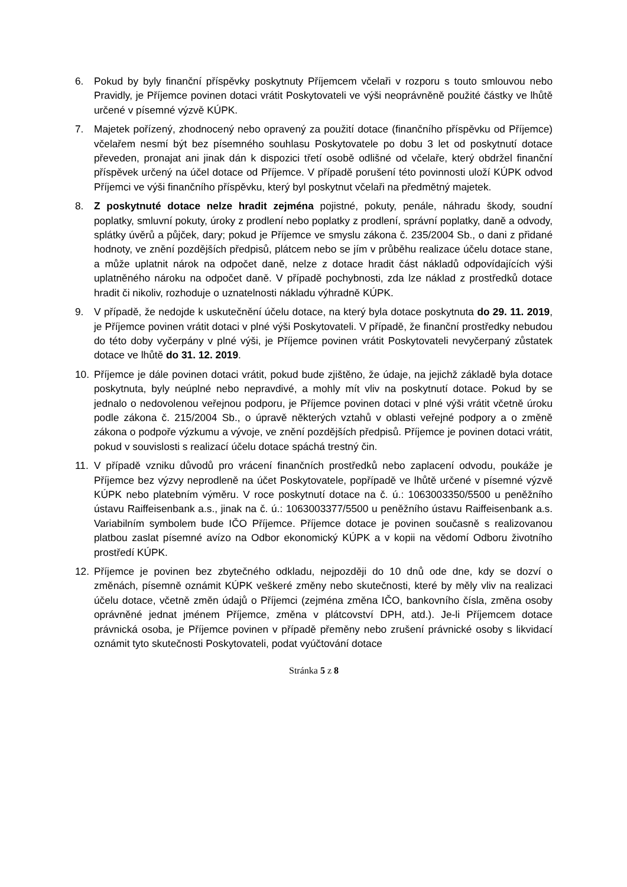6. Pokud by byly finanční příspěvky poskytnuty Příjemcem včelaři v rozporu s touto smlouvou nebo Pravidly, je Příjemce povinen dotaci vrátit Poskytovateli ve výši neoprávněně použité částky ve lhůtě určené v písemné výzvě KÚPK.
7. Majetek pořízený, zhodnocený nebo opravený za použití dotace (finančního příspěvku od Příjemce) včelařem nesmí být bez písemného souhlasu Poskytovatele po dobu 3 let od poskytnutí dotace převeden, pronajat ani jinak dán k dispozici třetí osobě odlišné od včelaře, který obdržel finanční příspěvek určený na účel dotace od Příjemce. V případě porušení této povinnosti uloží KÚPK odvod Příjemci ve výši finančního příspěvku, který byl poskytnut včelaři na předmětný majetek.
8. Z poskytnuté dotace nelze hradit zejména pojistné, pokuty, penále, náhradu škody, soudní poplatky, smluvní pokuty, úroky z prodlení nebo poplatky z prodlení, správní poplatky, daně a odvody, splátky úvěrů a půjček, dary; pokud je Příjemce ve smyslu zákona č. 235/2004 Sb., o dani z přidané hodnoty, ve znění pozdějších předpisů, plátcem nebo se jím v průběhu realizace účelu dotace stane, a může uplatnit nárok na odpočet daně, nelze z dotace hradit část nákladů odpovídajících výši uplatněného nároku na odpočet daně. V případě pochybnosti, zda lze náklad z prostředků dotace hradit či nikoliv, rozhoduje o uznatelnosti nákladu výhradně KÚPK.
9. V případě, že nedojde k uskutečnění účelu dotace, na který byla dotace poskytnuta do 29. 11. 2019, je Příjemce povinen vrátit dotaci v plné výši Poskytovateli. V případě, že finanční prostředky nebudou do této doby vyčerpány v plné výši, je Příjemce povinen vrátit Poskytovateli nevyčerpaný zůstatek dotace ve lhůtě do 31. 12. 2019.
10. Příjemce je dále povinen dotaci vrátit, pokud bude zjištěno, že údaje, na jejichž základě byla dotace poskytnuta, byly neúplné nebo nepravdivé, a mohly mít vliv na poskytnutí dotace. Pokud by se jednalo o nedovolenou veřejnou podporu, je Příjemce povinen dotaci v plné výši vrátit včetně úroku podle zákona č. 215/2004 Sb., o úpravě některých vztahů v oblasti veřejné podpory a o změně zákona o podpoře výzkumu a vývoje, ve znění pozdějších předpisů. Příjemce je povinen dotaci vrátit, pokud v souvislosti s realizací účelu dotace spáchá trestný čin.
11. V případě vzniku důvodů pro vrácení finančních prostředků nebo zaplacení odvodu, poukáže je Příjemce bez výzvy neprodleně na účet Poskytovatele, popřípadě ve lhůtě určené v písemné výzvě KÚPK nebo platebním výměru. V roce poskytnutí dotace na č. ú.: 1063003350/5500 u peněžního ústavu Raiffeisenbank a.s., jinak na č. ú.: 1063003377/5500 u peněžního ústavu Raiffeisenbank a.s. Variabilním symbolem bude IČO Příjemce. Příjemce dotace je povinen současně s realizovanou platbou zaslat písemné avízo na Odbor ekonomický KÚPK a v kopii na vědomí Odboru životního prostředí KÚPK.
12. Příjemce je povinen bez zbytečného odkladu, nejpozději do 10 dnů ode dne, kdy se dozví o změnách, písemně oznámit KÚPK veškeré změny nebo skutečnosti, které by měly vliv na realizaci účelu dotace, včetně změn údajů o Příjemci (zejména změna IČO, bankovního čísla, změna osoby oprávněné jednat jménem Příjemce, změna v plátcovství DPH, atd.). Je-li Příjemcem dotace právnická osoba, je Příjemce povinen v případě přeměny nebo zrušení právnické osoby s likvidací oznámit tyto skutečnosti Poskytovateli, podat vyúčtování dotace
Stránka 5 z 8